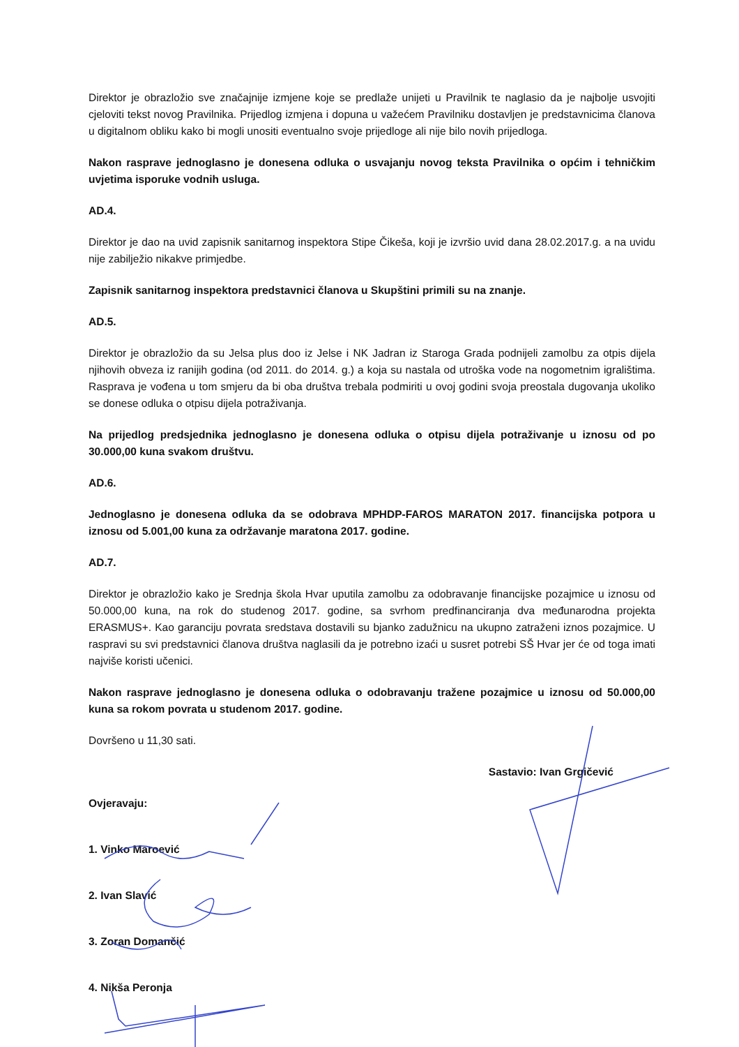Direktor je obrazložio sve značajnije izmjene koje se predlaže unijeti u Pravilnik te naglasio da je najbolje usvojiti cjeloviti tekst novog Pravilnika. Prijedlog izmjena i dopuna u važećem Pravilniku dostavljen je predstavnicima članova u digitalnom obliku kako bi mogli unositi eventualno svoje prijedloge ali nije bilo novih prijedloga.
Nakon rasprave jednoglasno je donesena odluka o usvajanju novog teksta Pravilnika o općim i tehničkim uvjetima isporuke vodnih usluga.
AD.4.
Direktor je dao na uvid zapisnik sanitarnog inspektora Stipe Čikeša, koji je izvršio uvid dana 28.02.2017.g. a na uvidu nije zabilježio nikakve primjedbe.
Zapisnik sanitarnog inspektora predstavnici članova u Skupštini primili su na znanje.
AD.5.
Direktor je obrazložio da su Jelsa plus doo iz Jelse i NK Jadran iz Staroga Grada podnijeli zamolbu za otpis dijela njihovih obveza iz ranijih godina (od 2011. do 2014. g.) a koja su nastala od utroška vode na nogometnim igralištima. Rasprava je vođena u tom smjeru da bi oba društva trebala podmiriti u ovoj godini svoja preostala dugovanja ukoliko se donese odluka o otpisu dijela potraživanja.
Na prijedlog predsjednika jednoglasno je donesena odluka o otpisu dijela potraživanje u iznosu od po 30.000,00 kuna svakom društvu.
AD.6.
Jednoglasno je donesena odluka da se odobrava MPHDP-FAROS MARATON 2017. financijska potpora u iznosu od 5.001,00 kuna za održavanje maratona 2017. godine.
AD.7.
Direktor je obrazložio kako je Srednja škola Hvar uputila zamolbu za odobravanje financijske pozajmice u iznosu od 50.000,00 kuna, na rok do studenog 2017. godine, sa svrhom predfinanciranja dva međunarodna projekta ERASMUS+. Kao garanciju povrata sredstava dostavili su bjanko zadužnicu na ukupno zatraženi iznos pozajmice. U raspravi su svi predstavnici članova društva naglasili da je potrebno izaći u susret potrebi SŠ Hvar jer će od toga imati najviše koristi učenici.
Nakon rasprave jednoglasno je donesena odluka o odobravanju tražene pozajmice u iznosu od 50.000,00 kuna sa rokom povrata u studenom 2017. godine.
Dovršeno u 11,30 sati.
Sastavio: Ivan Grgičević
Ovjeravaju:
1. Vinko Maroević
2. Ivan Slavić
3. Zoran Domančić
4. Nikša Peronja